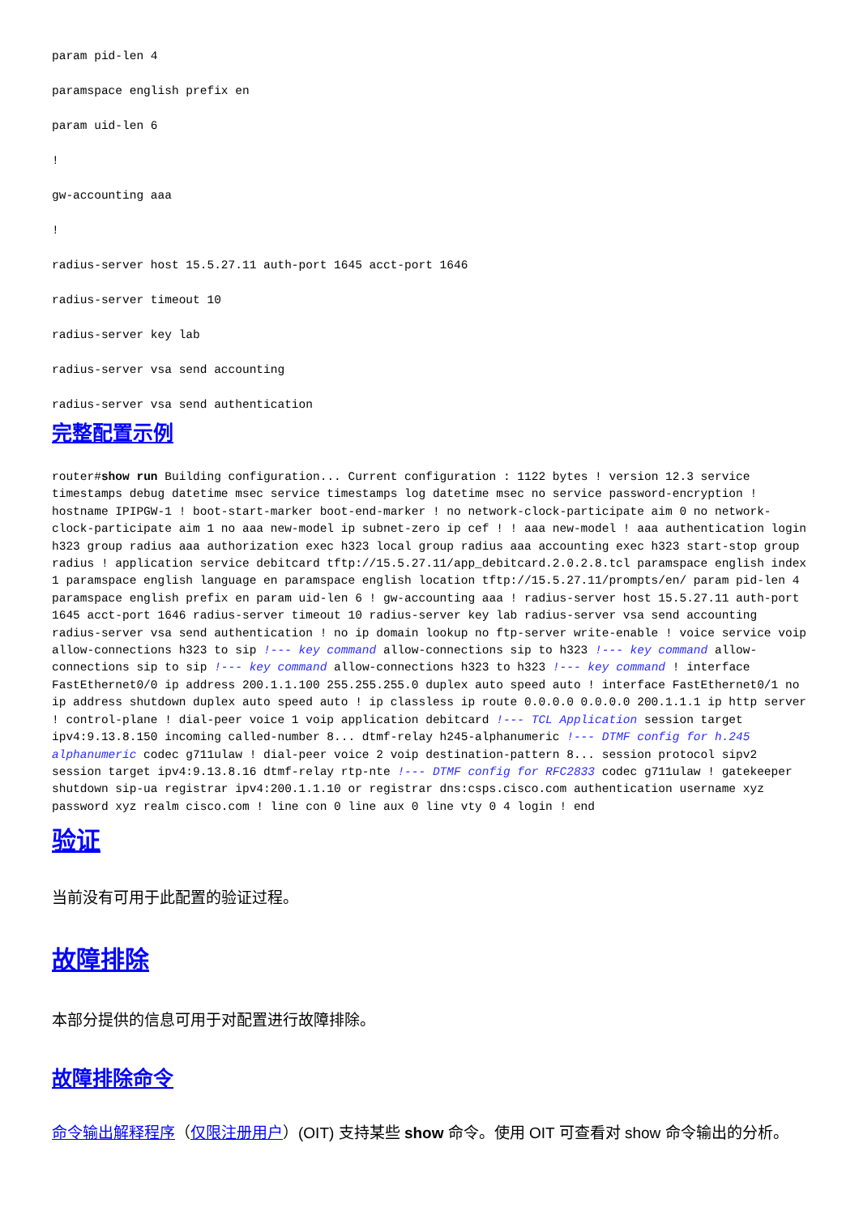param pid-len 4
paramspace english prefix en
param uid-len 6
!
gw-accounting aaa
!
radius-server host 15.5.27.11 auth-port 1645 acct-port 1646
radius-server timeout 10
radius-server key lab
radius-server vsa send accounting
radius-server vsa send authentication
完整配置示例
router#show run Building configuration... Current configuration : 1122 bytes ! version 12.3 service timestamps debug datetime msec service timestamps log datetime msec no service password-encryption ! hostname IPIPGW-1 ! boot-start-marker boot-end-marker ! no network-clock-participate aim 0 no network-clock-participate aim 1 no aaa new-model ip subnet-zero ip cef ! ! aaa new-model ! aaa authentication login h323 group radius aaa authorization exec h323 local group radius aaa accounting exec h323 start-stop group radius ! application service debitcard tftp://15.5.27.11/app_debitcard.2.0.2.8.tcl paramspace english index 1 paramspace english language en paramspace english location tftp://15.5.27.11/prompts/en/ param pid-len 4 paramspace english prefix en param uid-len 6 ! gw-accounting aaa ! radius-server host 15.5.27.11 auth-port 1645 acct-port 1646 radius-server timeout 10 radius-server key lab radius-server vsa send accounting radius-server vsa send authentication ! no ip domain lookup no ftp-server write-enable ! voice service voip allow-connections h323 to sip !--- key command allow-connections sip to h323 !--- key command allow-connections sip to sip !--- key command allow-connections h323 to h323 !--- key command ! interface FastEthernet0/0 ip address 200.1.1.100 255.255.255.0 duplex auto speed auto ! interface FastEthernet0/1 no ip address shutdown duplex auto speed auto ! ip classless ip route 0.0.0.0 0.0.0.0 200.1.1.1 ip http server ! control-plane ! dial-peer voice 1 voip application debitcard !--- TCL Application session target ipv4:9.13.8.150 incoming called-number 8... dtmf-relay h245-alphanumeric !--- DTMF config for h.245 alphanumeric codec g711ulaw ! dial-peer voice 2 voip destination-pattern 8... session protocol sipv2 session target ipv4:9.13.8.16 dtmf-relay rtp-nte !--- DTMF config for RFC2833 codec g711ulaw ! gatekeeper shutdown sip-ua registrar ipv4:200.1.1.10 or registrar dns:csps.cisco.com authentication username xyz password xyz realm cisco.com ! line con 0 line aux 0 line vty 0 4 login ! end
验证
当前没有可用于此配置的验证过程。
故障排除
本部分提供的信息可用于对配置进行故障排除。
故障排除命令
命令输出解释程序（仅限注册用户）(OIT) 支持某些 show 命令。使用 OIT 可查看对 show 命令输出的分析。